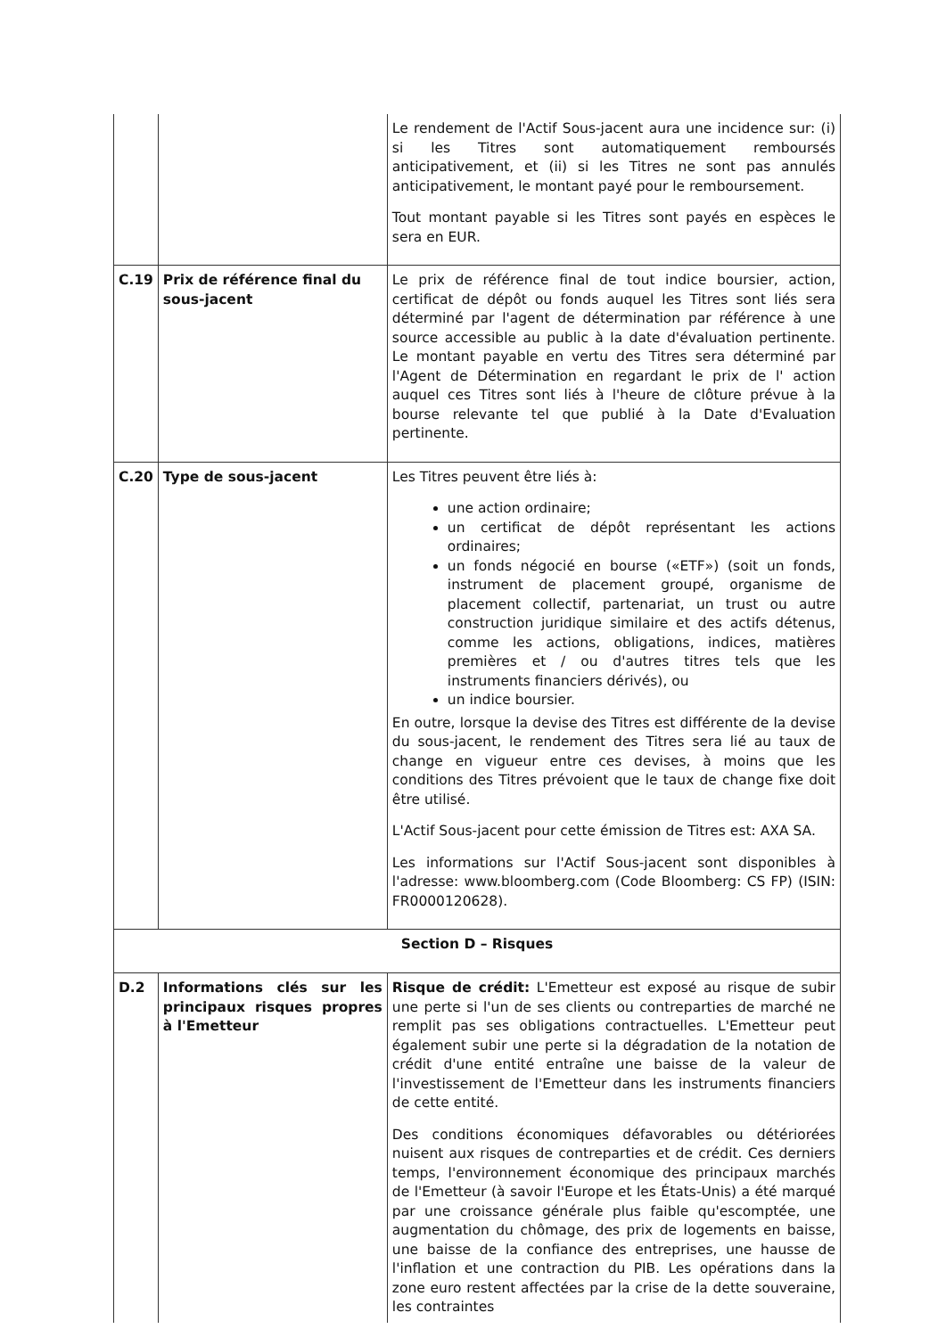| | | Le rendement de l'Actif Sous-jacent aura une incidence sur: (i) si les Titres sont automatiquement remboursés anticipativement, et (ii) si les Titres ne sont pas annulés anticipativement, le montant payé pour le remboursement. Tout montant payable si les Titres sont payés en espèces le sera en EUR. |
| C.19 | Prix de référence final du sous-jacent | Le prix de référence final de tout indice boursier, action, certificat de dépôt ou fonds auquel les Titres sont liés sera déterminé par l'agent de détermination par référence à une source accessible au public à la date d'évaluation pertinente. Le montant payable en vertu des Titres sera déterminé par l'Agent de Détermination en regardant le prix de l' action auquel ces Titres sont liés à l'heure de clôture prévue à la bourse relevante tel que publié à la Date d'Evaluation pertinente. |
| C.20 | Type de sous-jacent | Les Titres peuvent être liés à: une action ordinaire; un certificat de dépôt représentant les actions ordinaires; un fonds négocié en bourse («ETF») (soit un fonds, instrument de placement groupé, organisme de placement collectif, partenariat, un trust ou autre construction juridique similaire et des actifs détenus, comme les actions, obligations, indices, matières premières et / ou d'autres titres tels que les instruments financiers dérivés), ou un indice boursier. En outre, lorsque la devise des Titres est différente de la devise du sous-jacent, le rendement des Titres sera lié au taux de change en vigueur entre ces devises, à moins que les conditions des Titres prévoient que le taux de change fixe doit être utilisé. L'Actif Sous-jacent pour cette émission de Titres est: AXA SA. Les informations sur l'Actif Sous-jacent sont disponibles à l'adresse: www.bloomberg.com (Code Bloomberg: CS FP) (ISIN: FR0000120628). |
| Section D – Risques | | |
| D.2 | Informations clés sur les principaux risques propres à l'Emetteur | Risque de crédit: L'Emetteur est exposé au risque de subir une perte si l'un de ses clients ou contreparties de marché ne remplit pas ses obligations contractuelles. L'Emetteur peut également subir une perte si la dégradation de la notation de crédit d'une entité entraîne une baisse de la valeur de l'investissement de l'Emetteur dans les instruments financiers de cette entité. Des conditions économiques défavorables ou détériorées nuisent aux risques de contreparties et de crédit. Ces derniers temps, l'environnement économique des principaux marchés de l'Emetteur (à savoir l'Europe et les États-Unis) a été marqué par une croissance générale plus faible qu'escomptée, une augmentation du chômage, des prix de logements en baisse, une baisse de la confiance des entreprises, une hausse de l'inflation et une contraction du PIB. Les opérations dans la zone euro restent affectées par la crise de la dette souveraine, les contraintes |